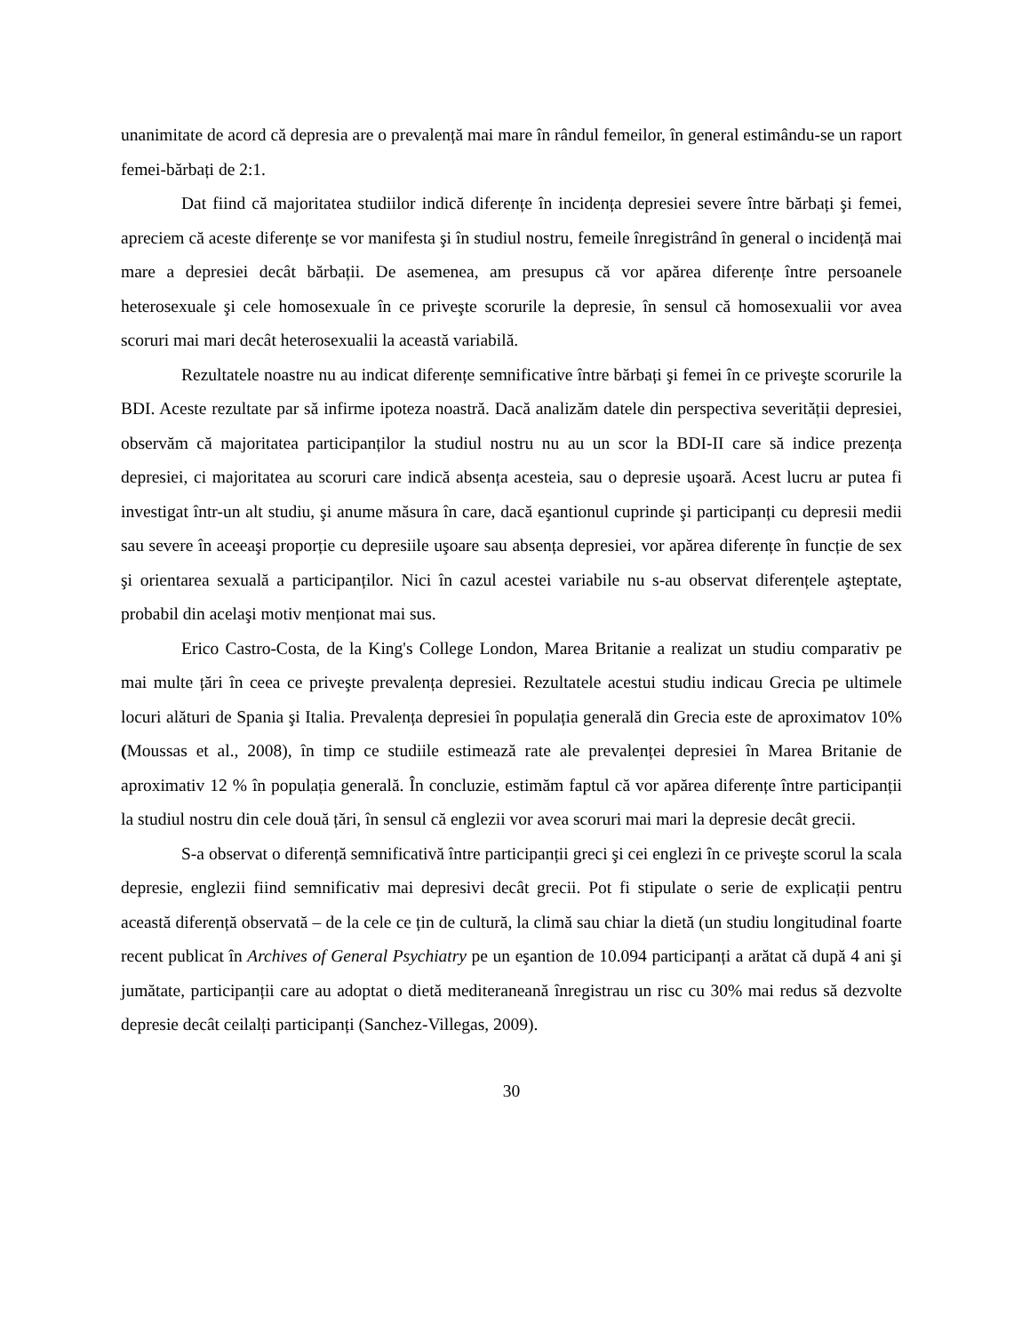unanimitate de acord că depresia are o prevalență mai mare în rândul femeilor, în general estimându-se un raport femei-bărbați de 2:1.
Dat fiind că majoritatea studiilor indică diferențe în incidența depresiei severe între bărbați şi femei, apreciem că aceste diferențe se vor manifesta şi în studiul nostru, femeile înregistrând în general o incidență mai mare a depresiei decât bărbații. De asemenea, am presupus că vor apărea diferențe între persoanele heterosexuale şi cele homosexuale în ce priveşte scorurile la depresie, în sensul că homosexualii vor avea scoruri mai mari decât heterosexualii la această variabilă.
Rezultatele noastre nu au indicat diferențe semnificative între bărbați şi femei în ce priveşte scorurile la BDI. Aceste rezultate par să infirme ipoteza noastră. Dacă analizăm datele din perspectiva severității depresiei, observăm că majoritatea participanților la studiul nostru nu au un scor la BDI-II care să indice prezența depresiei, ci majoritatea au scoruri care indică absența acesteia, sau o depresie uşoară. Acest lucru ar putea fi investigat într-un alt studiu, şi anume măsura în care, dacă eşantionul cuprinde şi participanți cu depresii medii sau severe în aceeaşi proporție cu depresiile uşoare sau absența depresiei, vor apărea diferențe în funcție de sex şi orientarea sexuală a participanților. Nici în cazul acestei variabile nu s-au observat diferențele aşteptate, probabil din acelaşi motiv menționat mai sus.
Erico Castro-Costa, de la King's College London, Marea Britanie a realizat un studiu comparativ pe mai multe țări în ceea ce priveşte prevalența depresiei. Rezultatele acestui studiu indicau Grecia pe ultimele locuri alături de Spania şi Italia. Prevalența depresiei în populația generală din Grecia este de aproximatov 10% (Moussas et al., 2008), în timp ce studiile estimează rate ale prevalenței depresiei în Marea Britanie de aproximativ 12 % în populația generală. În concluzie, estimăm faptul că vor apărea diferențe între participanții la studiul nostru din cele două țări, în sensul că englezii vor avea scoruri mai mari la depresie decât grecii.
S-a observat o diferență semnificativă între participanții greci şi cei englezi în ce priveşte scorul la scala depresie, englezii fiind semnificativ mai depresivi decât grecii. Pot fi stipulate o serie de explicații pentru această diferență observată – de la cele ce țin de cultură, la climă sau chiar la dietă (un studiu longitudinal foarte recent publicat în Archives of General Psychiatry pe un eşantion de 10.094 participanți a arătat că după 4 ani şi jumătate, participanții care au adoptat o dietă mediteraneană înregistrau un risc cu 30% mai redus să dezvolte depresie decât ceilalți participanți (Sanchez-Villegas, 2009).
30